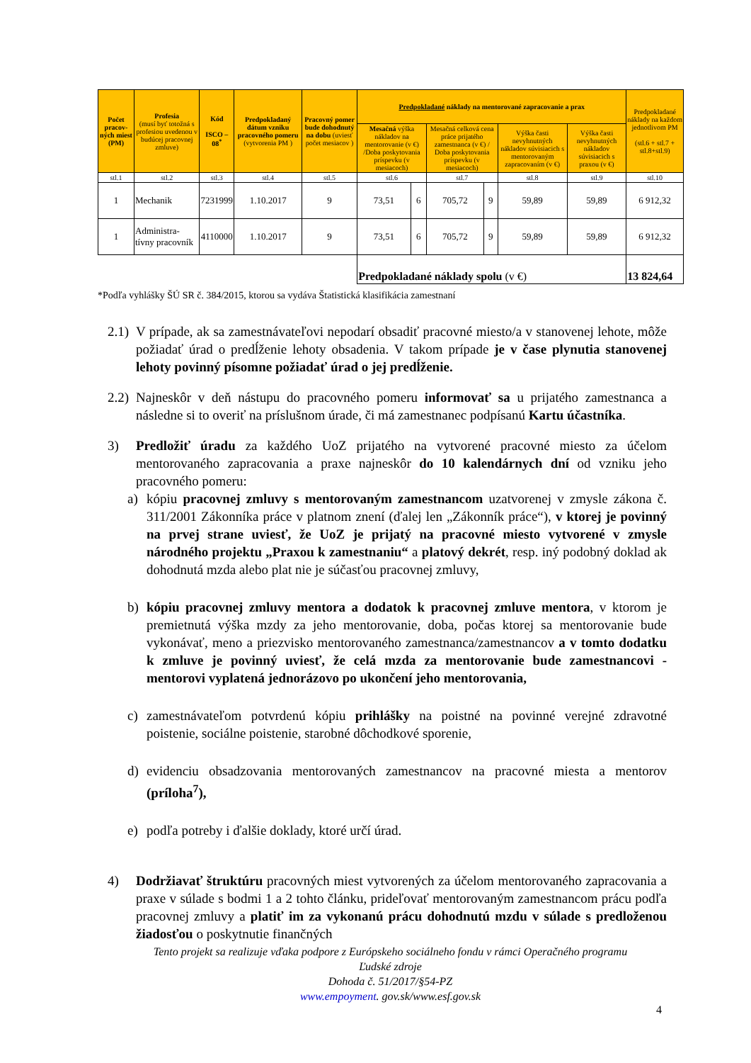| Počet pracov-ných miest (PM) | Profesia (musí byť totožná s profesiou uvedenou v budúcej pracovnej zmluve) | Kód ISCO – 08<sup>*</sup> | Predpokladaný dátum vzniku pracovného pomeru (vytvorenia PM ) | Pracovný pomer bude dohodnutý na dobu (uviesť počet mesiacov ) | Predpokladané náklady na mentorované zapracovanie a prax | | | | | | Predpokladané náklady na každom jednotlivom PM (stl.6 + stl.7 + stl.8+stl.9) |
| --- | --- | --- | --- | --- | --- | --- | --- | --- | --- | --- | --- |
| | | | | | Mesačná výška nákladov na mentorovanie (v €) /Doba poskytovania príspevku (v mesiacoch) | | Mesačná celková cena práce prijatého zamestnanca (v €) / Doba poskytovania príspevku (v mesiacoch) | | Výška časti nevyhnutných nákladov súvisiacich s mentorovaným zapracovaním (v €) | Výška časti nevyhnutných nákladov súvisiacich s praxou (v €) | |
| stl.1 | stl.2 | stl.3 | stl.4 | stl.5 | stl.6 | | stl.7 | | stl.8 | stl.9 | stl.10 |
| 1 | Mechanik | 7231999 | 1.10.2017 | 9 | 73,51 | 6 | 705,72 | 9 | 59,89 | 59,89 | 6 912,32 |
| 1 | Administra-tívny pracovník | 4110000 | 1.10.2017 | 9 | 73,51 | 6 | 705,72 | 9 | 59,89 | 59,89 | 6 912,32 |
| | | | | | Predpokladané náklady spolu (v €) | | | | | | 13 824,64 |
*Podľa vyhlášky ŠÚ SR č. 384/2015, ktorou sa vydáva Štatistická klasifikácia zamestnaní
2.1) V prípade, ak sa zamestnávateľovi nepodarí obsadiť pracovné miesto/a v stanovenej lehote, môže požiadať úrad o predĺženie lehoty obsadenia. V takom prípade je v čase plynutia stanovenej lehoty povinný písomne požiadať úrad o jej predĺženie.
2.2) Najneskôr v deň nástupu do pracovného pomeru informovať sa u prijatého zamestnanca a následne si to overiť na príslušnom úrade, či má zamestnanec podpísanú Kartu účastníka.
3) Predložiť úradu za každého UoZ prijatého na vytvorené pracovné miesto za účelom mentorovaného zapracovania a praxe najneskôr do 10 kalendárnych dní od vzniku jeho pracovného pomeru:
a) kópiu pracovnej zmluvy s mentorovaným zamestnancom uzatvorenej v zmysle zákona č. 311/2001 Zákonníka práce v platnom znení (ďalej len „Zákonník práce“), v ktorej je povinný na prvej strane uviesť, že UoZ je prijatý na pracovné miesto vytvorené v zmysle národného projektu „Praxou k zamestnaniu“ a platový dekrét, resp. iný podobný doklad ak dohodnutá mzda alebo plat nie je súčasťou pracovnej zmluvy,
b) kópiu pracovnej zmluvy mentora a dodatok k pracovnej zmluve mentora, v ktorom je premietnutá výška mzdy za jeho mentorovanie, doba, počas ktorej sa mentorovanie bude vykonávať, meno a priezvisko mentorovaného zamestnanca/zamestnancov a v tomto dodatku k zmluve je povinný uviesť, že celá mzda za mentorovanie bude zamestnancovi - mentorovi vyplatená jednorázovo po ukončení jeho mentorovania,
c) zamestnávateľom potvrdenú kópiu prihlášky na poistné na povinné verejné zdravotné poistenie, sociálne poistenie, starobné dôchodkové sporenie,
d) evidenciu obsadzovania mentorovaných zamestnancov na pracovné miesta a mentorov (príloha<sup>7</sup>),
e) podľa potreby i ďalšie doklady, ktoré určí úrad.
4) Dodržiavať štruktúru pracovných miest vytvorených za účelom mentorovaného zapracovania a praxe v súlade s bodmi 1 a 2 tohto článku, prideľovať mentorovaným zamestnancom prácu podľa pracovnej zmluvy a platiť im za vykonanú prácu dohodnutú mzdu v súlade s predloženou žiadosťou o poskytnutie finančných
Tento projekt sa realizuje vďaka podpore z Európskeho sociálneho fondu v rámci Operačného programu
Ľudské zdroje
Dohoda č. 51/2017/§54-PZ
www.empoyment. gov.sk/www.esf.gov.sk
4